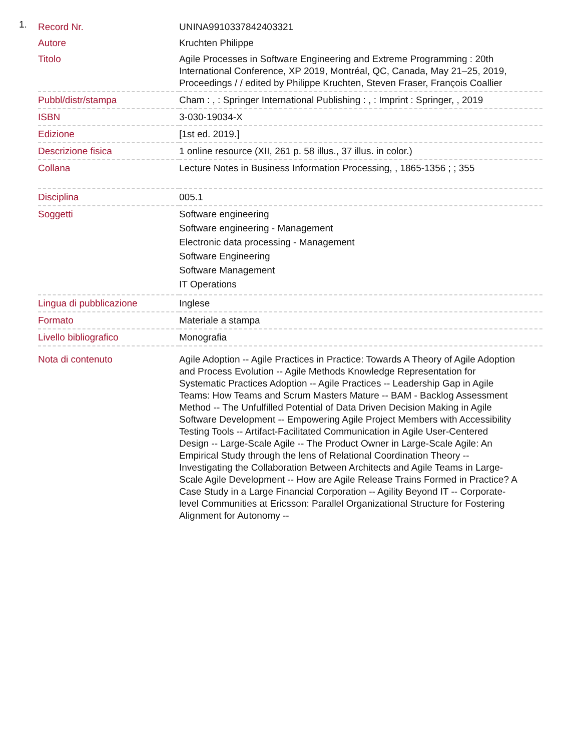1.
| Record Nr. | UNINA9910337842403321 |
| Autore | Kruchten Philippe |
| Titolo | Agile Processes in Software Engineering and Extreme Programming : 20th International Conference, XP 2019, Montréal, QC, Canada, May 21–25, 2019, Proceedings / / edited by Philippe Kruchten, Steven Fraser, François Coallier |
| Pubbl/distr/stampa | Cham : , : Springer International Publishing : , : Imprint : Springer, , 2019 |
| ISBN | 3-030-19034-X |
| Edizione | [1st ed. 2019.] |
| Descrizione fisica | 1 online resource (XII, 261 p. 58 illus., 37 illus. in color.) |
| Collana | Lecture Notes in Business Information Processing, , 1865-1356 ; ; 355 |
| Disciplina | 005.1 |
| Soggetti | Software engineering Software engineering - Management Electronic data processing - Management Software Engineering Software Management IT Operations |
| Lingua di pubblicazione | Inglese |
| Formato | Materiale a stampa |
| Livello bibliografico | Monografia |
| Nota di contenuto | Agile Adoption -- Agile Practices in Practice: Towards A Theory of Agile Adoption and Process Evolution -- Agile Methods Knowledge Representation for Systematic Practices Adoption -- Agile Practices -- Leadership Gap in Agile Teams: How Teams and Scrum Masters Mature -- BAM - Backlog Assessment Method -- The Unfulfilled Potential of Data Driven Decision Making in Agile Software Development -- Empowering Agile Project Members with Accessibility Testing Tools -- Artifact-Facilitated Communication in Agile User-Centered Design -- Large-Scale Agile -- The Product Owner in Large-Scale Agile: An Empirical Study through the lens of Relational Coordination Theory -- Investigating the Collaboration Between Architects and Agile Teams in Large-Scale Agile Development -- How are Agile Release Trains Formed in Practice? A Case Study in a Large Financial Corporation -- Agility Beyond IT -- Corporate-level Communities at Ericsson: Parallel Organizational Structure for Fostering Alignment for Autonomy -- |